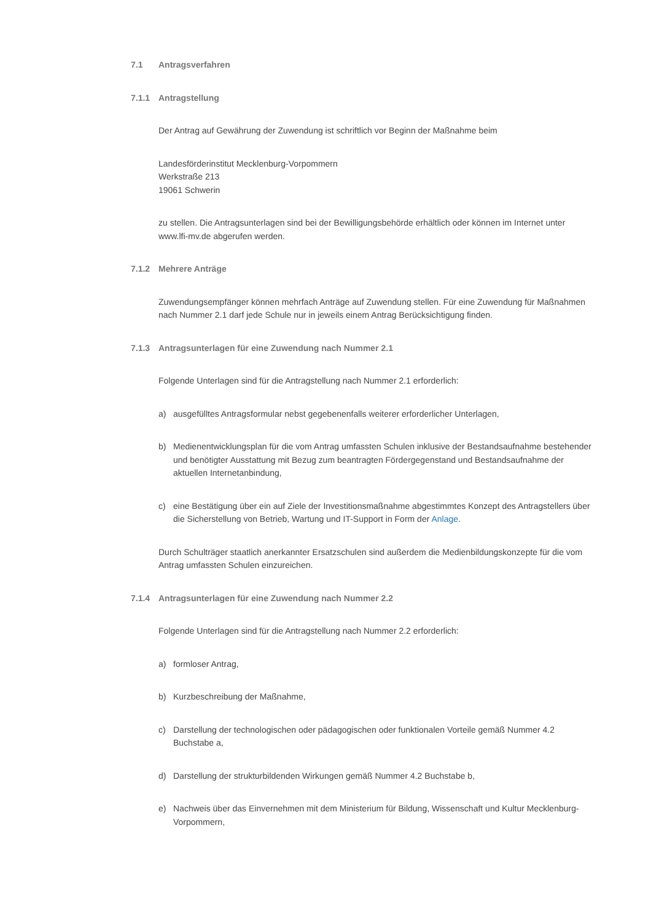7.1 Antragsverfahren
7.1.1 Antragstellung
Der Antrag auf Gewährung der Zuwendung ist schriftlich vor Beginn der Maßnahme beim
Landesförderinstitut Mecklenburg-Vorpommern
Werkstraße 213
19061 Schwerin
zu stellen. Die Antragsunterlagen sind bei der Bewilligungsbehörde erhältlich oder können im Internet unter www.lfi-mv.de abgerufen werden.
7.1.2 Mehrere Anträge
Zuwendungsempfänger können mehrfach Anträge auf Zuwendung stellen. Für eine Zuwendung für Maßnahmen nach Nummer 2.1 darf jede Schule nur in jeweils einem Antrag Berücksichtigung finden.
7.1.3 Antragsunterlagen für eine Zuwendung nach Nummer 2.1
Folgende Unterlagen sind für die Antragstellung nach Nummer 2.1 erforderlich:
a) ausgefülltes Antragsformular nebst gegebenenfalls weiterer erforderlicher Unterlagen,
b) Medienentwicklungsplan für die vom Antrag umfassten Schulen inklusive der Bestandsaufnahme bestehender und benötigter Ausstattung mit Bezug zum beantragten Fördergegenstand und Bestandsaufnahme der aktuellen Internetanbindung,
c) eine Bestätigung über ein auf Ziele der Investitionsmaßnahme abgestimmtes Konzept des Antragstellers über die Sicherstellung von Betrieb, Wartung und IT-Support in Form der Anlage.
Durch Schulträger staatlich anerkannter Ersatzschulen sind außerdem die Medienbildungskonzepte für die vom Antrag umfassten Schulen einzureichen.
7.1.4 Antragsunterlagen für eine Zuwendung nach Nummer 2.2
Folgende Unterlagen sind für die Antragstellung nach Nummer 2.2 erforderlich:
a) formloser Antrag,
b) Kurzbeschreibung der Maßnahme,
c) Darstellung der technologischen oder pädagogischen oder funktionalen Vorteile gemäß Nummer 4.2 Buchstabe a,
d) Darstellung der strukturbildenden Wirkungen gemäß Nummer 4.2 Buchstabe b,
e) Nachweis über das Einvernehmen mit dem Ministerium für Bildung, Wissenschaft und Kultur Mecklenburg-Vorpommern,